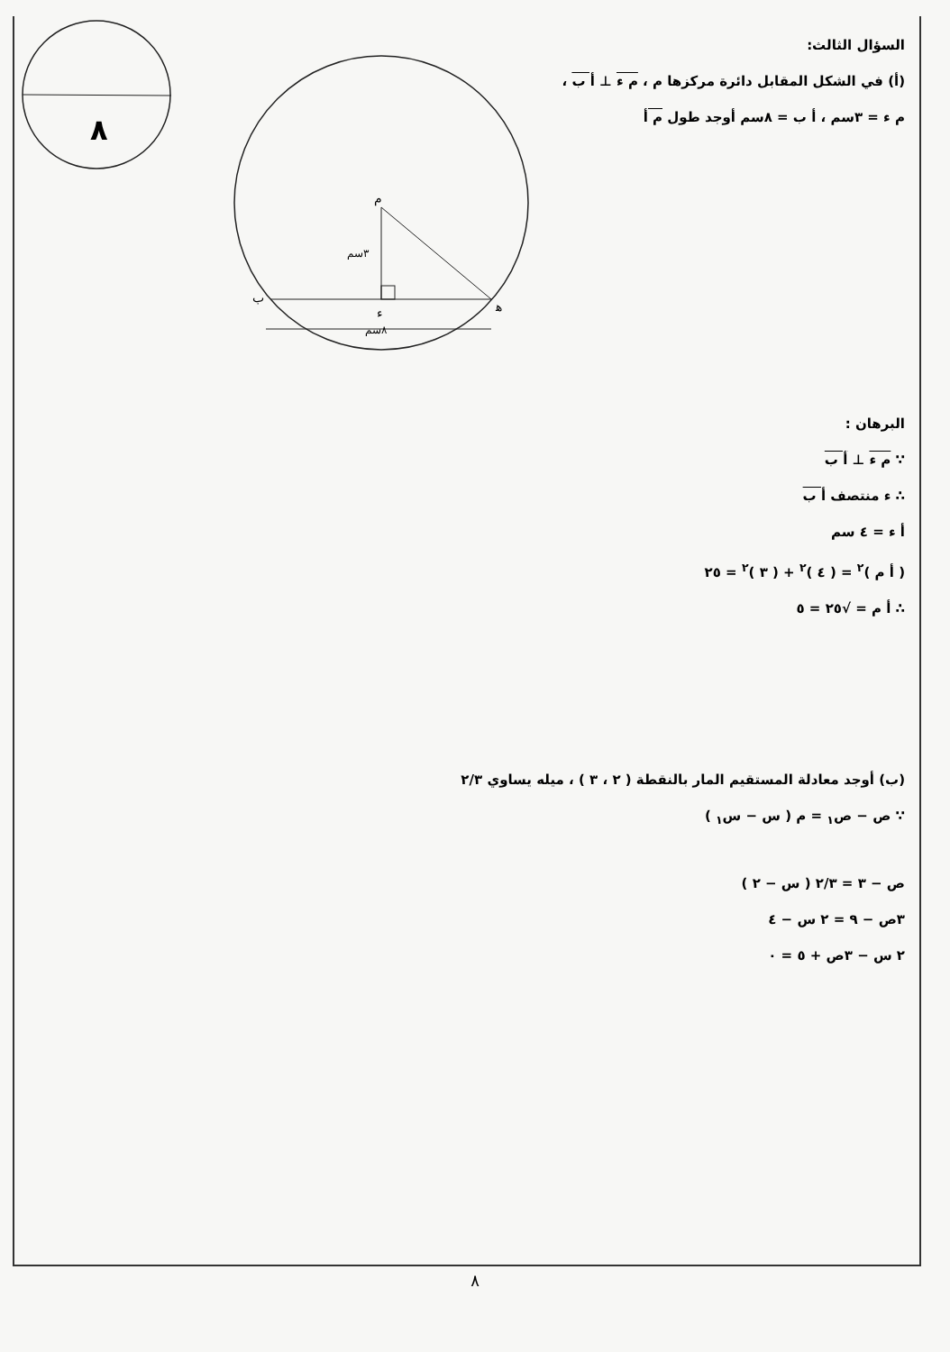٨
م
٣سم
ب
ﻫ
ء
٨سم
السؤال الثالث:
(أ) في الشكل المقابل دائرة مركزها م ، م ء ⊥ أ ب ،
م ء = ٣سم ، أ ب = ٨سم أوجد طول م أ
البرهان :
∵ م ء ⊥ أ ب
∴ ء منتصف أ ب
أ ء = ٤ سم
( أ م )<sup>٢</sup> = ( ٤ )<sup>٢</sup> + ( ٣ )<sup>٢</sup> = ٢٥
∴ أ م = √٢٥ = ٥
(ب) أوجد معادلة المستقيم المار بالنقطة ( ٢ ، ٣ ) ، ميله يساوي ٢/٣
∵ ص − ص<sub>١</sub> = م ( س − س<sub>١</sub> )
ص − ٣ = ٢/٣ ( س − ٢ )
٣ص − ٩ = ٢ س − ٤
٢ س − ٣ص + ٥ = ٠
٨